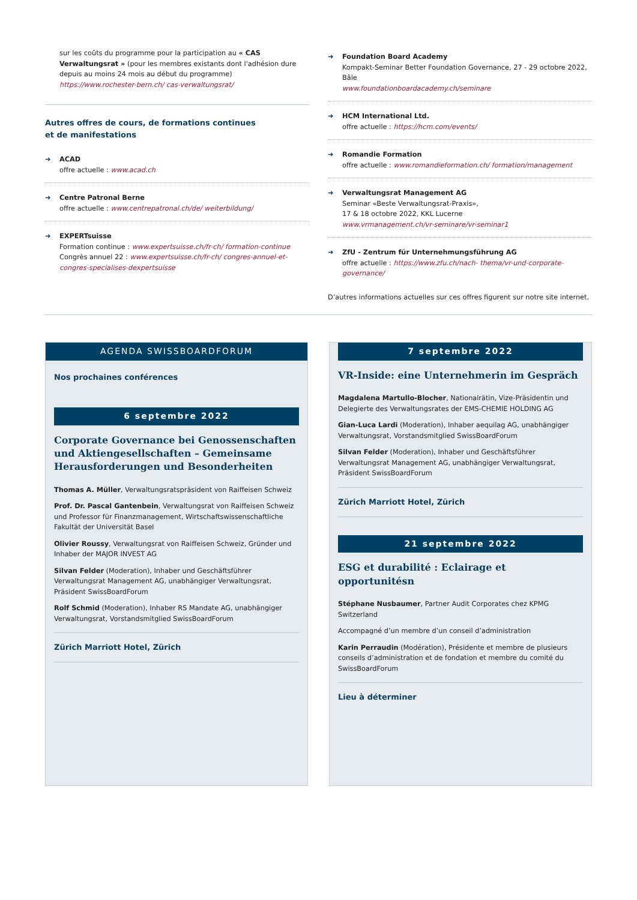sur les coûts du programme pour la participation au « CAS Verwaltungsrat » (pour les membres existants dont l'adhésion dure depuis au moins 24 mois au début du programme) https://www.rochester-bern.ch/ cas-verwaltungsrat/
Autres offres de cours, de formations continues
et de manifestations
➜ ACAD
offre actuelle : www.acad.ch
➜ Centre Patronal Berne
offre actuelle : www.centrepatronal.ch/de/ weiterbildung/
➜ EXPERTsuisse
Formation continue : www.expertsuisse.ch/fr-ch/ formation-continue
Congrès annuel 22 : www.expertsuisse.ch/fr-ch/ congres-annuel-et-congres-specialises-dexpertsuisse
➜ Foundation Board Academy
Kompakt-Seminar Better Foundation Governance, 27 - 29 octobre 2022, Bâle
www.foundationboardacademy.ch/seminare
➜ HCM International Ltd.
offre actuelle : https://hcm.com/events/
➜ Romandie Formation
offre actuelle : www.romandieformation.ch/ formation/management
➜ Verwaltungsrat Management AG
Seminar «Beste Verwaltungsrat-Praxis»,
17 & 18 octobre 2022, KKL Lucerne
www.vrmanagement.ch/vr-seminare/vr-seminar1
➜ ZfU - Zentrum für Unternehmungsführung AG
offre actuelle : https://www.zfu.ch/nach- thema/vr-und-corporate-governance/
D’autres informations actuelles sur ces offres figurent sur notre site internet.
AGENDA SWISSBOARDFORUM
Nos prochaines conférences
6 septembre 2022
Corporate Governance bei Genossenschaften und Aktiengesellschaften – Gemeinsame Herausforderungen und Besonderheiten
Thomas A. Müller, Verwaltungsratspräsident von Raiffeisen Schweiz
Prof. Dr. Pascal Gantenbein, Verwaltungsrat von Raiffeisen Schweiz und Professor für Finanzmanagement, Wirtschaftswissenschaftliche Fakultät der Universität Basel
Olivier Roussy, Verwaltungsrat von Raiffeisen Schweiz, Gründer und Inhaber der MAJOR INVEST AG
Silvan Felder (Moderation), Inhaber und Geschäftsführer Verwaltungsrat Management AG, unabhängiger Verwaltungsrat, Präsident SwissBoardForum
Rolf Schmid (Moderation), Inhaber RS Mandate AG, unabhängiger Verwaltungsrat, Vorstandsmitglied SwissBoardForum
Zürich Marriott Hotel, Zürich
7 septembre 2022
VR-Inside: eine Unternehmerin im Gespräch
Magdalena Martullo-Blocher, Nationalrätin, Vize-Präsidentin und Delegierte des Verwaltungsrates der EMS-CHEMIE HOLDING AG
Gian-Luca Lardi (Moderation), Inhaber aequilag AG, unabhängiger Verwaltungsrat, Vorstandsmitglied SwissBoardForum
Silvan Felder (Moderation), Inhaber und Geschäftsführer Verwaltungsrat Management AG, unabhängiger Verwaltungsrat, Präsident SwissBoardForum
Zürich Marriott Hotel, Zürich
21 septembre 2022
ESG et durabilité : Eclairage et opportunitésn
Stéphane Nusbaumer, Partner Audit Corporates chez KPMG Switzerland
Accompagné d’un membre d’un conseil d’administration
Karin Perraudin (Modération), Présidente et membre de plusieurs conseils d’administration et de fondation et membre du comité du SwissBoardForum
Lieu à déterminer